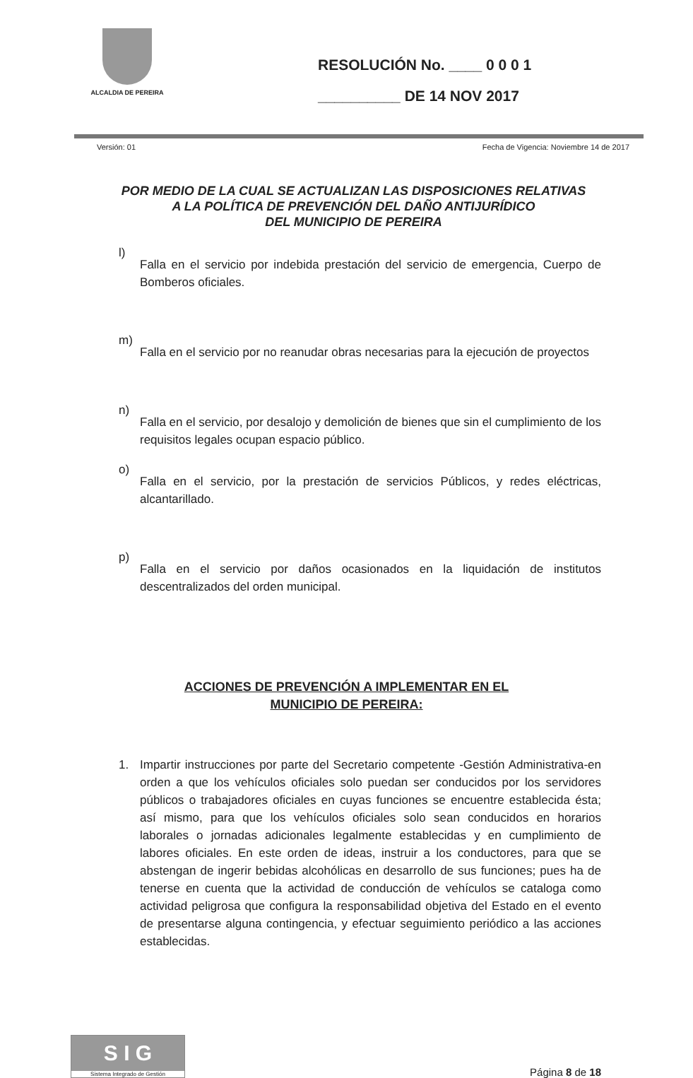ALCALDIA DE PEREIRA
RESOLUCIÓN No. ____ 0 0 0 1
__________ DE 14 NOV 2017
Versión: 01 Fecha de Vigencia: Noviembre 14 de 2017
POR MEDIO DE LA CUAL SE ACTUALIZAN LAS DISPOSICIONES RELATIVAS
A LA POLÍTICA DE PREVENCIÓN DEL DAÑO ANTIJURÍDICO
DEL MUNICIPIO DE PEREIRA
l)
Falla en el servicio por indebida prestación del servicio de emergencia, Cuerpo de Bomberos oficiales.
m)
Falla en el servicio por no reanudar obras necesarias para la ejecución de proyectos
n)
Falla en el servicio, por desalojo y demolición de bienes que sin el cumplimiento de los requisitos legales ocupan espacio público.
o)
Falla en el servicio, por la prestación de servicios Públicos, y redes eléctricas, alcantarillado.
p)
Falla en el servicio por daños ocasionados en la liquidación de institutos descentralizados del orden municipal.
ACCIONES DE PREVENCIÓN A IMPLEMENTAR EN EL
MUNICIPIO DE PEREIRA:
1. Impartir instrucciones por parte del Secretario competente -Gestión Administrativa-en orden a que los vehículos oficiales solo puedan ser conducidos por los servidores públicos o trabajadores oficiales en cuyas funciones se encuentre establecida ésta; así mismo, para que los vehículos oficiales solo sean conducidos en horarios laborales o jornadas adicionales legalmente establecidas y en cumplimiento de labores oficiales. En este orden de ideas, instruir a los conductores, para que se abstengan de ingerir bebidas alcohólicas en desarrollo de sus funciones; pues ha de tenerse en cuenta que la actividad de conducción de vehículos se cataloga como actividad peligrosa que configura la responsabilidad objetiva del Estado en el evento de presentarse alguna contingencia, y efectuar seguimiento periódico a las acciones establecidas.
S I G
Sistema Integrado de Gestión
Página 8 de 18